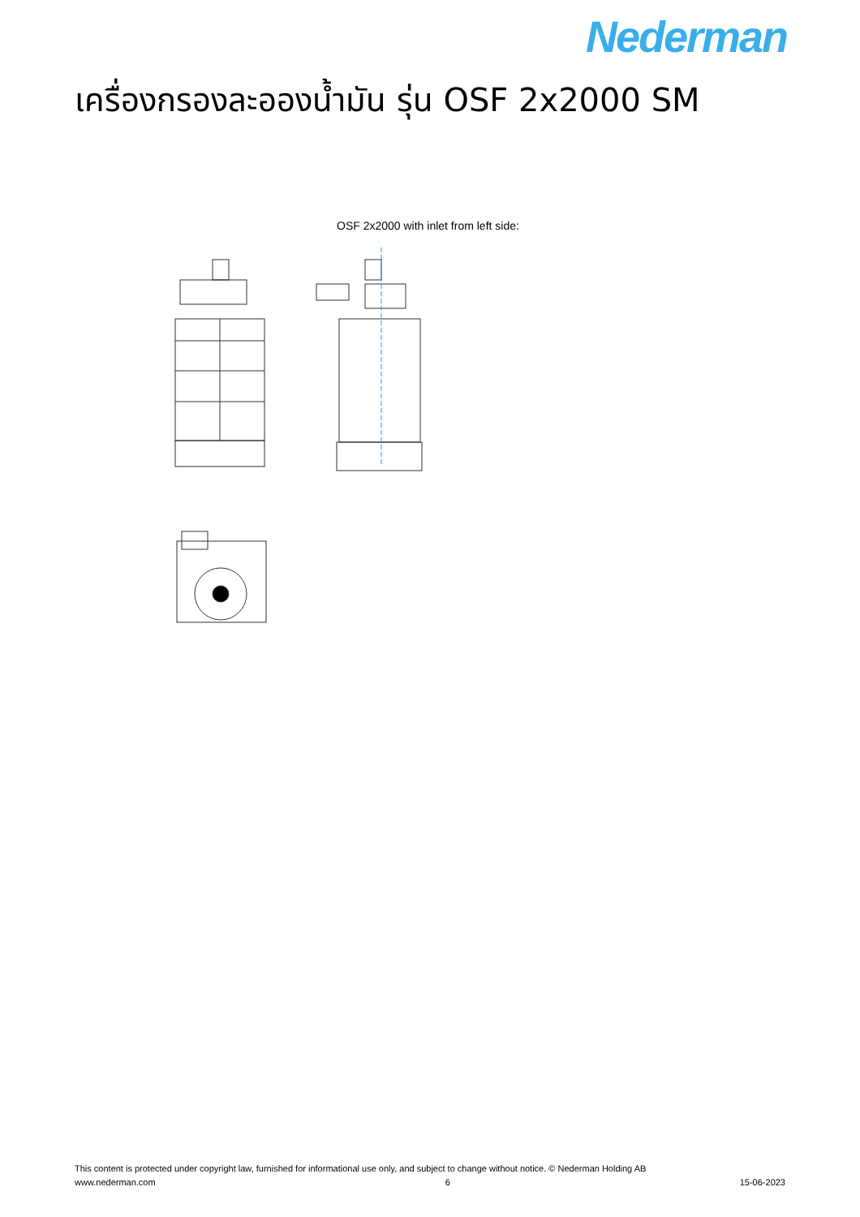Nederman
เครื่องกรองละอองน้ำมัน รุ่น OSF 2x2000 SM
OSF 2x2000 with inlet from left side:
This content is protected under copyright law, furnished for informational use only, and subject to change without notice. © Nederman Holding AB
www.nederman.com 6 15-06-2023